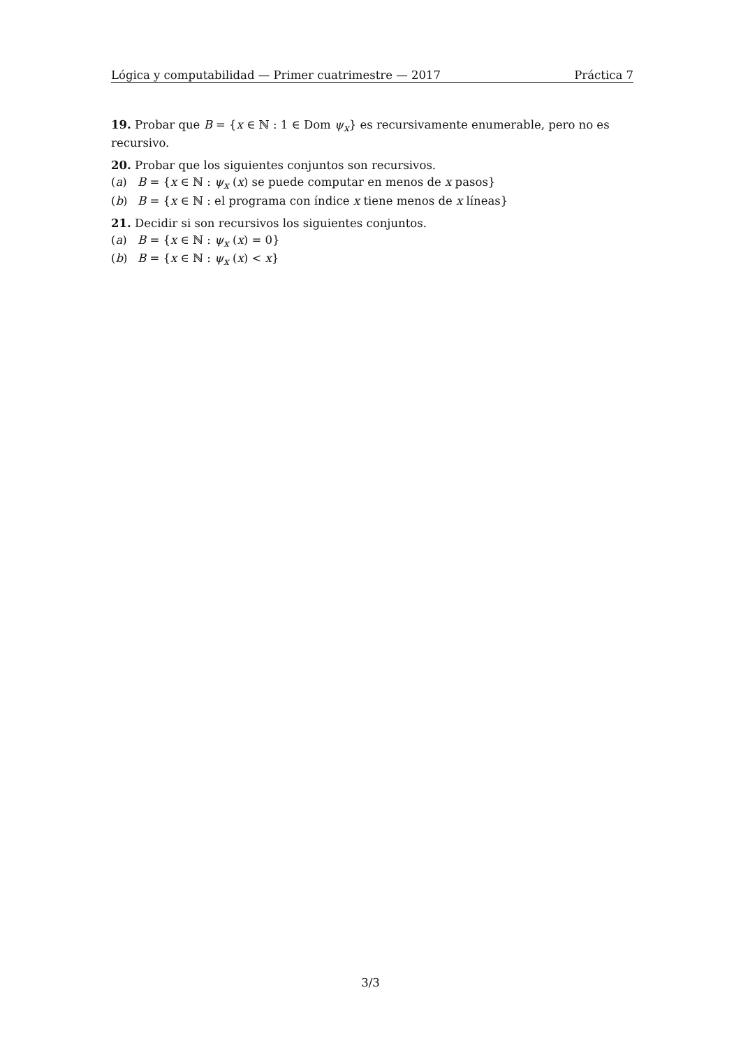Lógica y computabilidad — Primer cuatrimestre — 2017 Práctica 7
19. Probar que B = {x ∈ ℕ : 1 ∈ Dom ψ<sub>x</sub>} es recursivamente enumerable, pero no es recursivo.
20. Probar que los siguientes conjuntos son recursivos.
(a) B = {x ∈ ℕ : ψ<sub>x</sub> (x) se puede computar en menos de x pasos}
(b) B = {x ∈ ℕ : el programa con índice x tiene menos de x líneas}
21. Decidir si son recursivos los siguientes conjuntos.
(a) B = {x ∈ ℕ : ψ<sub>x</sub> (x) = 0}
(b) B = {x ∈ ℕ : ψ<sub>x</sub> (x) < x}
3/3